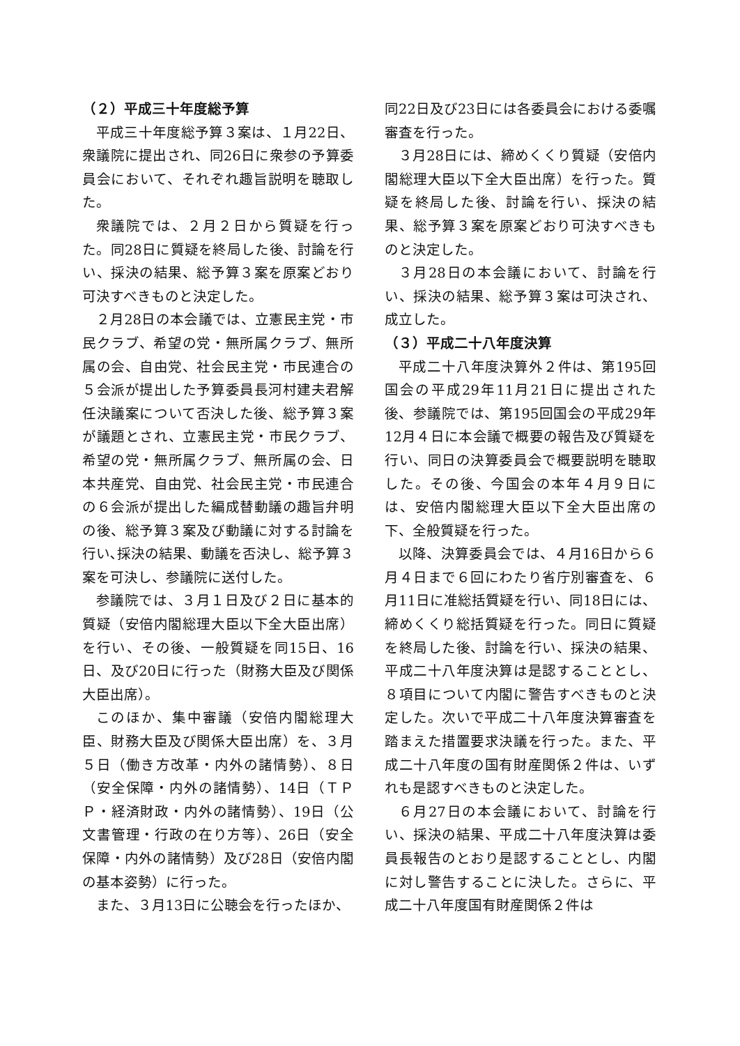（２）平成三十年度総予算
平成三十年度総予算３案は、１月22日、衆議院に提出され、同26日に衆参の予算委員会において、それぞれ趣旨説明を聴取した。
衆議院では、２月２日から質疑を行った。同28日に質疑を終局した後、討論を行い、採決の結果、総予算３案を原案どおり可決すべきものと決定した。
２月28日の本会議では、立憲民主党・市民クラブ、希望の党・無所属クラブ、無所属の会、自由党、社会民主党・市民連合の５会派が提出した予算委員長河村建夫君解任決議案について否決した後、総予算３案が議題とされ、立憲民主党・市民クラブ、希望の党・無所属クラブ、無所属の会、日本共産党、自由党、社会民主党・市民連合の６会派が提出した編成替動議の趣旨弁明の後、総予算３案及び動議に対する討論を行い､採決の結果、動議を否決し、総予算３案を可決し、参議院に送付した。
参議院では、３月１日及び２日に基本的質疑（安倍内閣総理大臣以下全大臣出席）を行い、その後、一般質疑を同15日、16日、及び20日に行った（財務大臣及び関係大臣出席）。
このほか、集中審議（安倍内閣総理大臣、財務大臣及び関係大臣出席）を、３月５日（働き方改革・内外の諸情勢）、８日（安全保障・内外の諸情勢）、14日（ＴＰＰ・経済財政・内外の諸情勢）、19日（公文書管理・行政の在り方等）、26日（安全保障・内外の諸情勢）及び28日（安倍内閣の基本姿勢）に行った。
また、３月13日に公聴会を行ったほか、
同22日及び23日には各委員会における委嘱審査を行った。
３月28日には、締めくくり質疑（安倍内閣総理大臣以下全大臣出席）を行った。質疑を終局した後、討論を行い、採決の結果、総予算３案を原案どおり可決すべきものと決定した。
３月28日の本会議において、討論を行い、採決の結果、総予算３案は可決され、成立した。
（３）平成二十八年度決算
平成二十八年度決算外２件は、第195回国会の平成29年11月21日に提出された後、参議院では、第195回国会の平成29年12月４日に本会議で概要の報告及び質疑を行い、同日の決算委員会で概要説明を聴取した。その後、今国会の本年４月９日には、安倍内閣総理大臣以下全大臣出席の下、全般質疑を行った。
以降、決算委員会では、４月16日から６月４日まで６回にわたり省庁別審査を、６月11日に准総括質疑を行い、同18日には、締めくくり総括質疑を行った。同日に質疑を終局した後、討論を行い、採決の結果、平成二十八年度決算は是認することとし、８項目について内閣に警告すべきものと決定した。次いで平成二十八年度決算審査を踏まえた措置要求決議を行った。また、平成二十八年度の国有財産関係２件は、いずれも是認すべきものと決定した。
６月27日の本会議において、討論を行い、採決の結果、平成二十八年度決算は委員長報告のとおり是認することとし、内閣に対し警告することに決した。さらに、平成二十八年度国有財産関係２件は